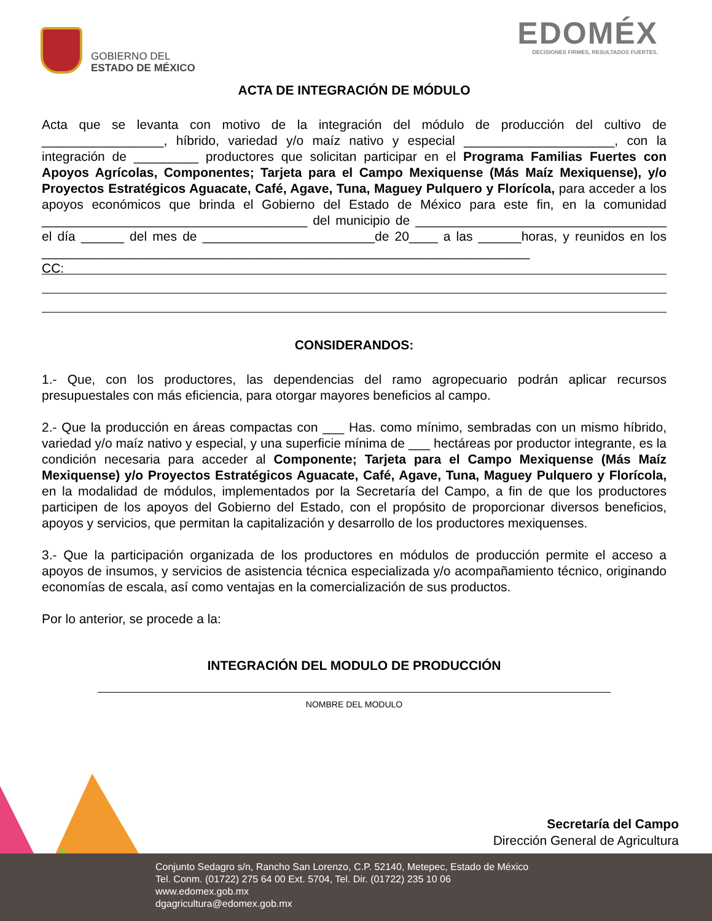GOBIERNO DEL
ESTADO DE MÉXICO
EDOMÉX
DECISIONES FIRMES, RESULTADOS FUERTES.
ACTA DE INTEGRACIÓN DE MÓDULO
Acta que se levanta con motivo de la integración del módulo de producción del cultivo de _________________, híbrido, variedad y/o maíz nativo y especial _____________________, con la integración de _________ productores que solicitan participar en el Programa Familias Fuertes con Apoyos Agrícolas, Componentes; Tarjeta para el Campo Mexiquense (Más Maíz Mexiquense), y/o Proyectos Estratégicos Aguacate, Café, Agave, Tuna, Maguey Pulquero y Florícola, para acceder a los apoyos económicos que brinda el Gobierno del Estado de México para este fin, en la comunidad _____________________________________ del municipio de ___________________________________ el día ______ del mes de ________________________de 20____ a las ______horas, y reunidos en los ____________________________________________________________________
CC:
CONSIDERANDOS:
1.- Que, con los productores, las dependencias del ramo agropecuario podrán aplicar recursos presupuestales con más eficiencia, para otorgar mayores beneficios al campo.
2.- Que la producción en áreas compactas con ___ Has. como mínimo, sembradas con un mismo híbrido, variedad y/o maíz nativo y especial, y una superficie mínima de ___ hectáreas por productor integrante, es la condición necesaria para acceder al Componente; Tarjeta para el Campo Mexiquense (Más Maíz Mexiquense) y/o Proyectos Estratégicos Aguacate, Café, Agave, Tuna, Maguey Pulquero y Florícola, en la modalidad de módulos, implementados por la Secretaría del Campo, a fin de que los productores participen de los apoyos del Gobierno del Estado, con el propósito de proporcionar diversos beneficios, apoyos y servicios, que permitan la capitalización y desarrollo de los productores mexiquenses.
3.- Que la participación organizada de los productores en módulos de producción permite el acceso a apoyos de insumos, y servicios de asistencia técnica especializada y/o acompañamiento técnico, originando economías de escala, así como ventajas en la comercialización de sus productos.
Por lo anterior, se procede a la:
INTEGRACIÓN DEL MODULO DE PRODUCCIÓN
NOMBRE DEL MODULO
Secretaría del Campo
Dirección General de Agricultura
Conjunto Sedagro s/n, Rancho San Lorenzo, C.P. 52140, Metepec, Estado de México
Tel. Conm. (01722) 275 64 00 Ext. 5704, Tel. Dir. (01722) 235 10 06
www.edomex.gob.mx
dgagricultura@edomex.gob.mx